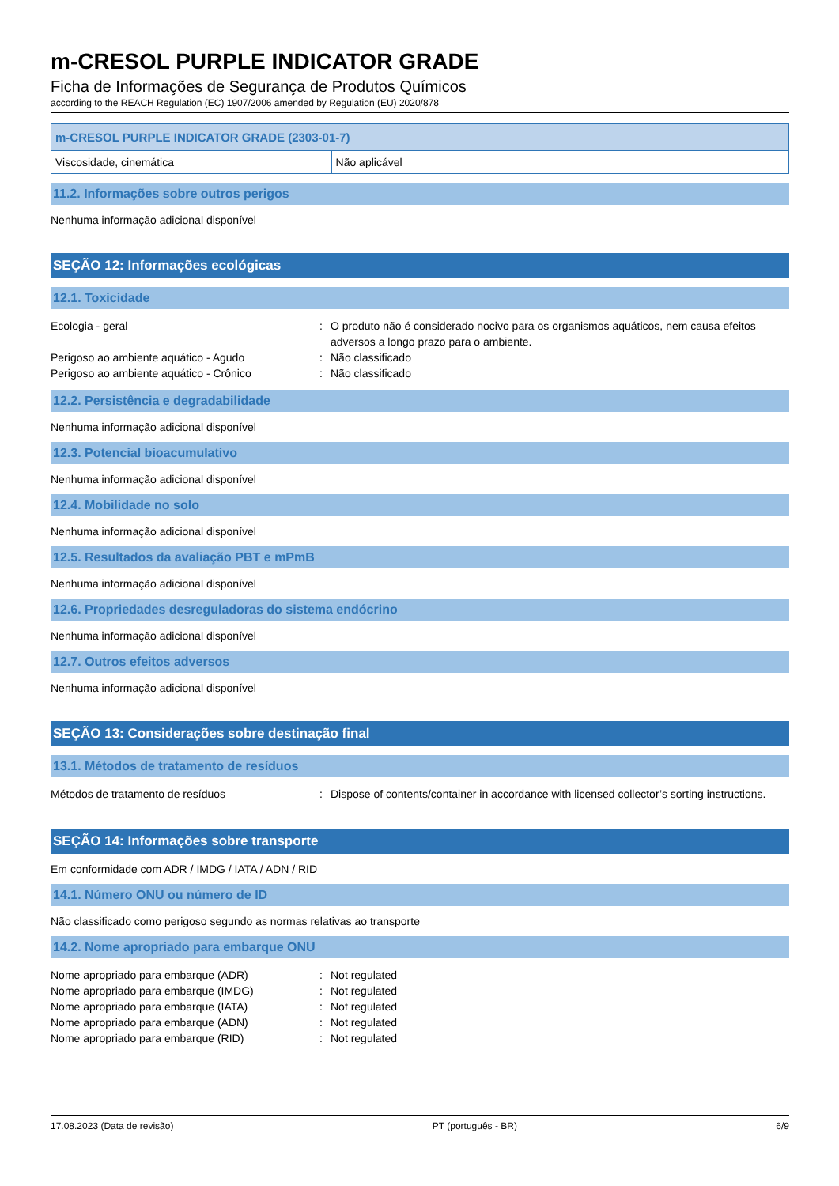m-CRESOL PURPLE INDICATOR GRADE
Ficha de Informações de Segurança de Produtos Químicos
according to the REACH Regulation (EC) 1907/2006 amended by Regulation (EU) 2020/878
| m-CRESOL PURPLE INDICATOR GRADE (2303-01-7) | |
| --- | --- |
| Viscosidade, cinemática | Não aplicável |
11.2. Informações sobre outros perigos
Nenhuma informação adicional disponível
SEÇÃO 12: Informações ecológicas
12.1. Toxicidade
Ecologia - geral
:
O produto não é considerado nocivo para os organismos aquáticos, nem causa efeitos adversos a longo prazo para o ambiente.
Perigoso ao ambiente aquático - Agudo
:
Não classificado
Perigoso ao ambiente aquático - Crônico
:
Não classificado
12.2. Persistência e degradabilidade
Nenhuma informação adicional disponível
12.3. Potencial bioacumulativo
Nenhuma informação adicional disponível
12.4. Mobilidade no solo
Nenhuma informação adicional disponível
12.5. Resultados da avaliação PBT e mPmB
Nenhuma informação adicional disponível
12.6. Propriedades desreguladoras do sistema endócrino
Nenhuma informação adicional disponível
12.7. Outros efeitos adversos
Nenhuma informação adicional disponível
SEÇÃO 13: Considerações sobre destinação final
13.1. Métodos de tratamento de resíduos
Métodos de tratamento de resíduos
:
Dispose of contents/container in accordance with licensed collector’s sorting instructions.
SEÇÃO 14: Informações sobre transporte
Em conformidade com ADR / IMDG / IATA / ADN / RID
14.1. Número ONU ou número de ID
Não classificado como perigoso segundo as normas relativas ao transporte
14.2. Nome apropriado para embarque ONU
Nome apropriado para embarque (ADR)
:
Not regulated
Nome apropriado para embarque (IMDG)
:
Not regulated
Nome apropriado para embarque (IATA)
:
Not regulated
Nome apropriado para embarque (ADN)
:
Not regulated
Nome apropriado para embarque (RID)
:
Not regulated
17.08.2023 (Data de revisão) PT (português - BR) 6/9